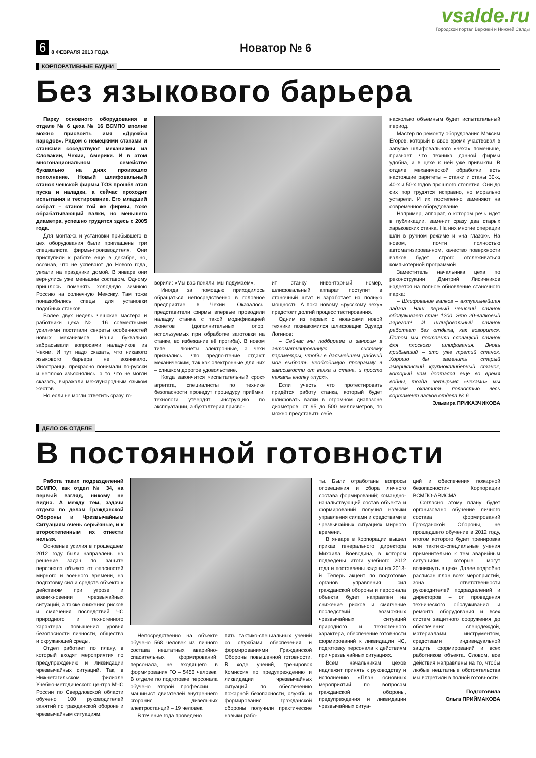vsalde.ru
Городской портал Верхней и Нижней Салды
6 8 ФЕВРАЛЯ 2013 ГОДА Новатор № 6
КОРПОРАТИВНЫЕ БУДНИ
Без языкового барьера
Парку основного оборудования в отделе № 6 цеха № 16 ВСМПО вполне можно присвоить имя «Дружбы народов». Рядом с немецкими станами и станками соседствуют механизмы из Словакии, Чехии, Америки. И в этом многонациональном семействе буквально на днях произошло пополнение. Новый шлифовальный станок чешской фирмы TOS прошёл этап пуска и наладки, а сейчас проходит испытания и тестирование. Его младший собрат – станок той же фирмы, тоже обрабатывающий валки, но меньшего диаметра, успешно трудится здесь с 2005 года.
Для монтажа и установки прибывшего в цех оборудования были приглашены три специалиста фирмы-производителя. Они приступили к работе ещё в декабре, но, осознав, что не успевают до Нового года, уехали на праздники домой. В январе они вернулись уже меньшим составом. Одному пришлось поменять холодную зимнюю Россию на солнечную Мексику. Там тоже понадобились спецы для установки подобных станков.
Более двух недель чешские мастера и работники цеха № 16 совместными усилиями постигали секреты особенностей новых механизмов. Наши буквально забрасывали вопросами наладчиков из Чехии. И тут надо сказать, что никакого языкового барьера не возникало. Иностранцы прекрасно понимали по-русски и неплохо изъяснялись, а то, что не могли сказать, выражали международным языком жестов.
Но если не могли ответить сразу, го-
ворили: «Мы вас поняли, мы подумаем».
Иногда за помощью приходилось обращаться непосредственно в головное предприятие в Чехии. Оказалось, представители фирмы впервые проводили наладку станка с такой модификацией люнетов (дополнительных опор, используемых при обработке заготовки на станке, во избежание её прогиба). В новом типе – люнеты электронные, а чехи признались, что предпочтение отдают механическим, так как электронные для них – слишком дорогое удовольствие.
Когда закончится «испытательный срок» агрегата, специалисты по технике безопасности проведут процедуру приёмки, технологи утвердят инструкцию по эксплуатации, а бухгалтерия присво-
ит станку инвентарный номер, шлифовальный аппарат поступит в станочный штат и заработает на полную мощность. А пока новому «русскому чеху» предстоит долгий процесс тестирования.
Одним из первых с нюансами новой техники познакомился шлифовщик Эдуард Логинов:
– Сейчас мы подбираем и заносим в автоматизированную систему параметры, чтобы в дальнейшем рабочий мог выбрать необходимую программу в зависимости от валка и стана, и просто нажать кнопку «пуск».
Если учесть, что протестировать придётся работу станка, который будет шлифовать валки в огромном диапазоне диаметров: от 95 до 500 миллиметров, то можно представить себе,
насколько объёмным будет испытательный период.
Мастер по ремонту оборудования Максим Егоров, который в своё время участвовал в запуске шлифовального «чеха» поменьше, признаёт, что техника данной фирмы удобна, и в цехе к ней уже привыкли. В отделе механической обработки есть настоящие раритеты – станки и станы 30-х, 40-х и 50-х годов прошлого столетия. Они до сих пор трудятся исправно, но морально устарели. И их постепенно заменяют на современное оборудование.
Например, аппарат, о котором речь идёт в публикации, заменит сразу два старых харьковских станка. На них многие операции шли в ручном режиме и «на глазок». На новом, почти полностью автоматизированном, качество поверхности валков будет строго отслеживаться компьютерной программой.
Заместитель начальника цеха по реконструкции Дмитрий Лисичников надеется на полное обновление станочного парка:
– Шлифование валков – актуальнейшая задача. Наш первый чешский станок обслуживает стан 1200. Это 20-валковый агрегат! И шлифовальный станок работает без отдыха, как говорится. Потом мы поставили словацкий станок для плоского шлифования. Вновь прибывший – это уже третий станок. Хорошо бы заменить старый американский крупнокалиберный станок, который нам достался ещё во время войны, тогда четырьмя «чехами» мы сумеем охватить полностью весь сортамент валков отдела № 6.
Эльвира ПРИКАЗЧИКОВА
ДЕЛО ОБ ОТДЕЛЕ
В постоянной готовности
Работа таких подразделений ВСМПО, как отдел № 34, на первый взгляд, никому не видна. А между тем, задачи отдела по делам Гражданской Обороны и Чрезвычайным Ситуациям очень серьёзные, и к второстепенным их отнести нельзя.
Основные усилия в прошедшем 2012 году были направлены на решение задач по защите персонала объекта от опасностей мирного и военного времени, на подготовку сил и средств объекта к действиям при угрозе и возникновении чрезвычайных ситуаций, а также снижения рисков и смягчения последствий ЧС природного и техногенного характера, повышения уровня безопасности личности, общества и окружающей среды.
Отдел работает по плану, в который входят мероприятия по предупреждению и ликвидации чрезвычайных ситуаций. Так, в Нижнетагильском филиале Учебно-методического центра МЧС России по Свердловской области обучено 100 руководителей занятий по гражданской обороне и чрезвычайным ситуациям.
Непосредственно на объекте обучено 568 человек из личного состава нештатных аварийно-спасательных формирований; персонала, не входящего в формирования ГО – 5456 человек. В отделе по подготовке персонала обучено второй профессии – машинист двигателей внутреннего сгорания дизельных электростанций – 19 человек.
В течение года проведено
пять тактико-специальных учений со службами обеспечения и формированиями Гражданской Обороны повышенной готовности. В ходе учений, тренировок Комиссия по предупреждению и ликвидации чрезвычайных ситуаций по обеспечению пожарной безопасности, службы и формирования гражданской обороны получили практические навыки рабо-
ты. Были отработаны вопросы оповещения и сбора личного состава формирований; командно-начальствующий состав объекта и формирований получил навыки управления силами и средствами в чрезвычайных ситуациях мирного времени.
В январе в Корпорации вышел приказ генерального директора Михаила Воеводина, в котором подведены итоги учебного 2012 года и поставлены задачи на 2013-й. Теперь акцент по подготовке органов управления, сил гражданской обороны и персонала объекта будет направлен на снижение рисков и смягчение последствий возможных чрезвычайных ситуаций природного и техногенного характера, обеспечение готовности формирований к ликвидации ЧС, подготовку персонала к действиям при чрезвычайных ситуациях.
Всем начальникам цехов надлежит принять к руководству и исполнению «План основных мероприятий по вопросам гражданской обороны, предупреждения и ликвидации чрезвычайных ситуа-
ций и обеспечения пожарной безопасности» Корпорации ВСМПО-АВИСМА.
Согласно этому плану будет организовано обучение личного состава формирований Гражданской Обороны, не прошедшего обучение в 2012 году, итогом которого будет тренировка или тактико-специальные учения применительно к тем аварийным ситуациям, которые могут возникнуть в цехе. Далее подробно расписан план всех мероприятий, зона ответственности руководителей подразделений и директоров – от проведения технического обслуживания и ремонта оборудования и всех систем защитного сооружения до обеспечения спецодеждой, материалами, инструментом, средствами индивидуальной защиты формирований и всех работников объекта. Словом, все действия направлены на то, чтобы любые нештатные обстоятельства мы встретили в полной готовности.
Подготовила
Ольга ПРИЙМАКОВА